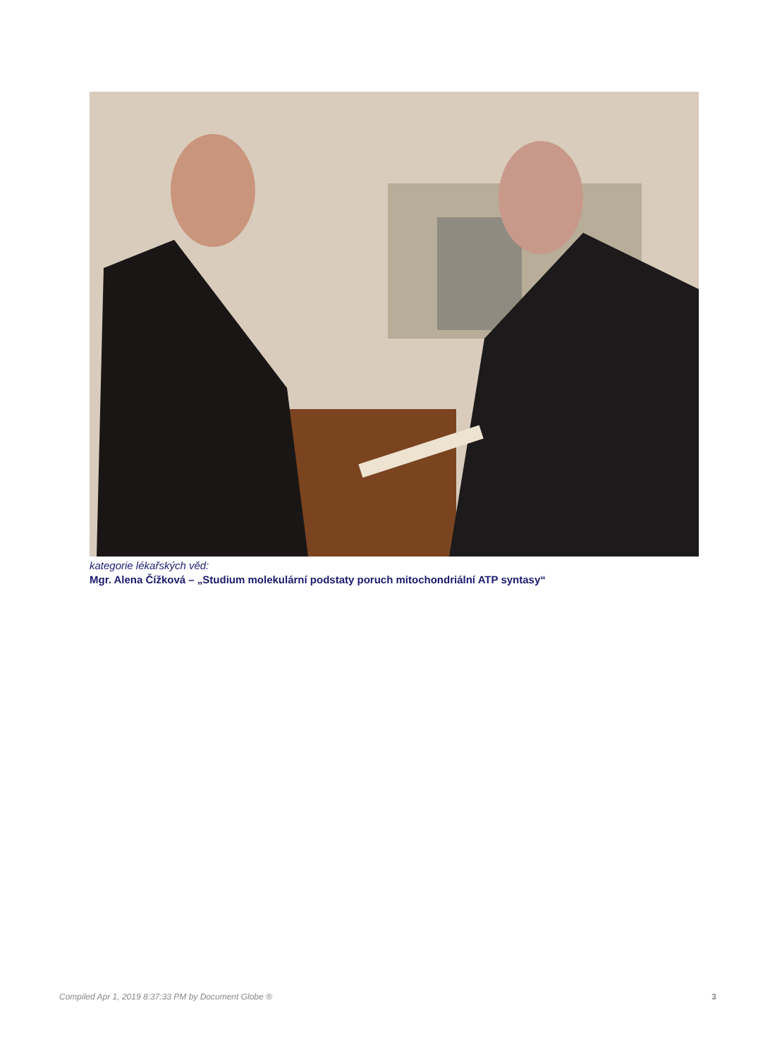kategorie lékařských věd:
Mgr. Alena Čížková – „Studium molekulární podstaty poruch mitochondriální ATP syntasy“
Compiled Apr 1, 2019 8:37:33 PM by Document Globe ® 3